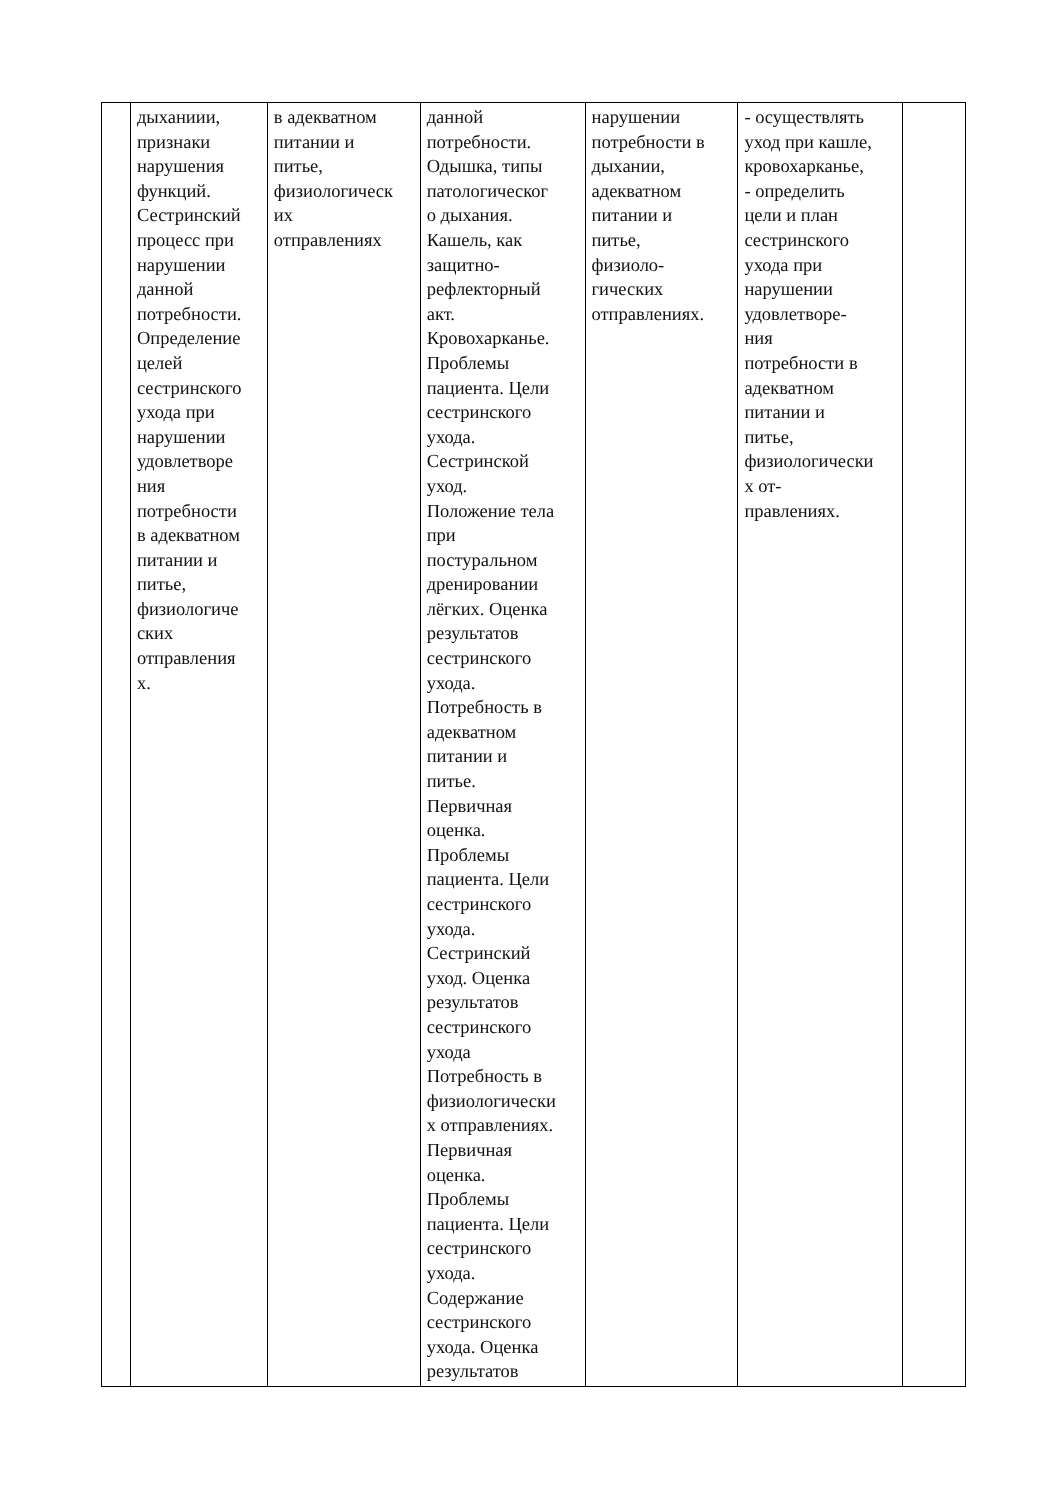| | дыханиии, признаки нарушения функций. Сестринский процесс при нарушении данной потребности. Определение целей сестринского ухода при нарушении удовлетворе ния потребности в адекватном питании и питье, физиологиче ских отправления х. | в адекватном питании и питье, физиологическ их отправлениях | данной потребности. Одышка, типы патологическог о дыхания. Кашель, как защитно- рефлекторный акт. Кровохарканье. Проблемы пациента. Цели сестринского ухода. Сестринской уход. Положение тела при постуральном дренировании лёгких. Оценка результатов сестринского ухода. Потребность в адекватном питании и питье. Первичная оценка. Проблемы пациента. Цели сестринского ухода. Сестринский уход. Оценка результатов сестринского ухода Потребность в физиологически х отправлениях. Первичная оценка. Проблемы пациента. Цели сестринского ухода. Содержание сестринского ухода. Оценка результатов | нарушении потребности в дыхании, адекватном питании и питье, физиоло- гических отправлениях. | - осуществлять уход при кашле, кровохарканье, - определить цели и план сестринского ухода при нарушении удовлетворе- ния потребности в адекватном питании и питье, физиологически х от- правлениях. | |